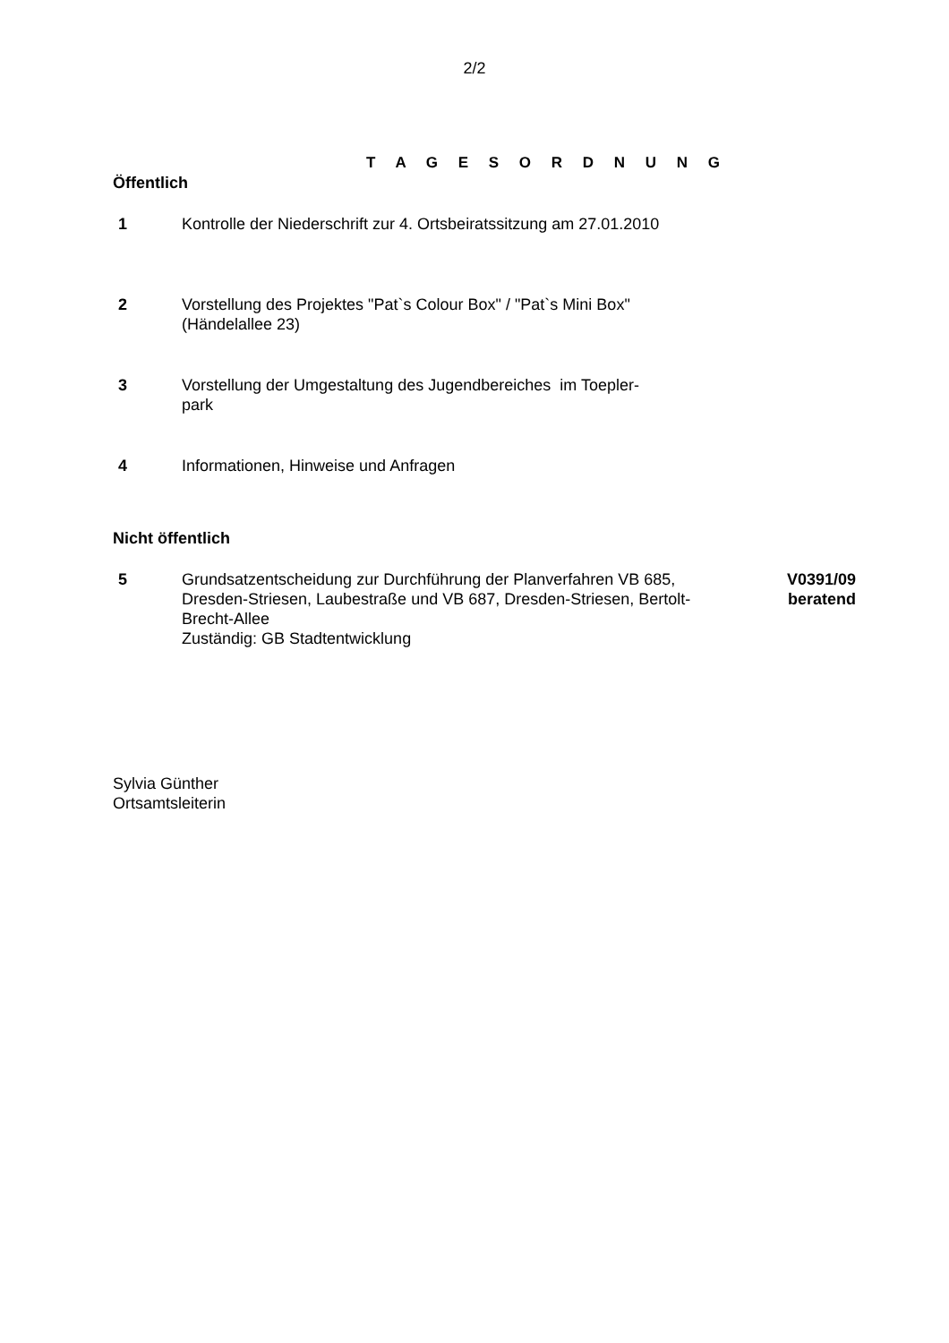2/2
T A G E S O R D N U N G
Öffentlich
1 Kontrolle der Niederschrift zur 4. Ortsbeiratssitzung am 27.01.2010
2 Vorstellung des Projektes "Pat`s Colour Box" / "Pat`s Mini Box"
(Händelallee 23)
3 Vorstellung der Umgestaltung des Jugendbereiches im Toepler-
park
4 Informationen, Hinweise und Anfragen
Nicht öffentlich
5 Grundsatzentscheidung zur Durchführung der Planverfahren VB 685, Dresden-Striesen, Laubestraße und VB 687, Dresden-Striesen, Bertolt-Brecht-Allee
Zuständig: GB Stadtentwicklung
V0391/09
beratend
Sylvia Günther
Ortsamtsleiterin